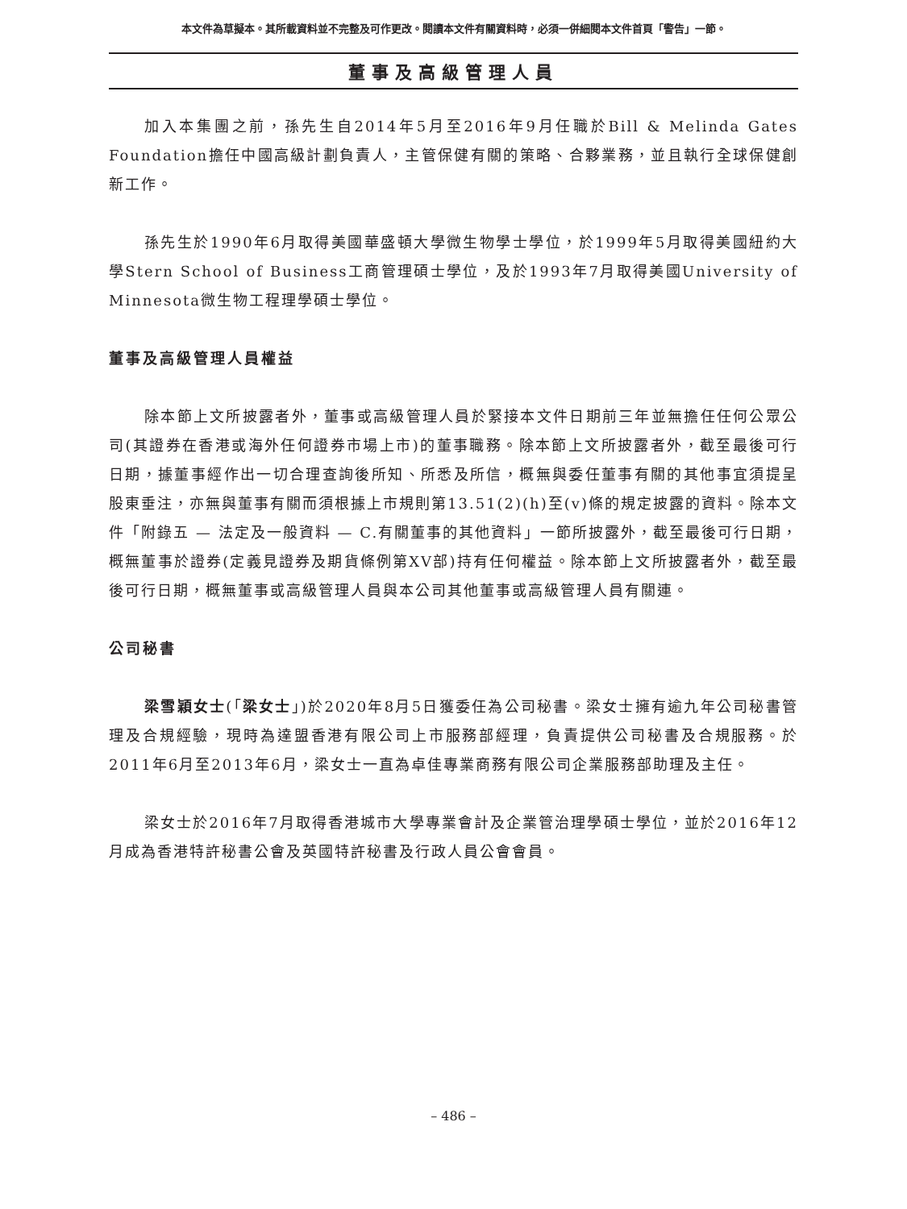本文件為草擬本。其所載資料並不完整及可作更改。閱讀本文件有關資料時，必須一併細閱本文件首頁「警告」一節。
董事及高級管理人員
加入本集團之前，孫先生自2014年5月至2016年9月任職於Bill & Melinda Gates Foundation擔任中國高級計劃負責人，主管保健有關的策略、合夥業務，並且執行全球保健創新工作。
孫先生於1990年6月取得美國華盛頓大學微生物學士學位，於1999年5月取得美國紐約大學Stern School of Business工商管理碩士學位，及於1993年7月取得美國University of Minnesota微生物工程理學碩士學位。
董事及高級管理人員權益
除本節上文所披露者外，董事或高級管理人員於緊接本文件日期前三年並無擔任任何公眾公司(其證券在香港或海外任何證券市場上市)的董事職務。除本節上文所披露者外，截至最後可行日期，據董事經作出一切合理查詢後所知、所悉及所信，概無與委任董事有關的其他事宜須提呈股東垂注，亦無與董事有關而須根據上市規則第13.51(2)(h)至(v)條的規定披露的資料。除本文件「附錄五 — 法定及一般資料 — C.有關董事的其他資料」一節所披露外，截至最後可行日期，概無董事於證券(定義見證券及期貨條例第XV部)持有任何權益。除本節上文所披露者外，截至最後可行日期，概無董事或高級管理人員與本公司其他董事或高級管理人員有關連。
公司秘書
梁雪穎女士(「梁女士」)於2020年8月5日獲委任為公司秘書。梁女士擁有逾九年公司秘書管理及合規經驗，現時為達盟香港有限公司上市服務部經理，負責提供公司秘書及合規服務。於2011年6月至2013年6月，梁女士一直為卓佳專業商務有限公司企業服務部助理及主任。
梁女士於2016年7月取得香港城市大學專業會計及企業管治理學碩士學位，並於2016年12月成為香港特許秘書公會及英國特許秘書及行政人員公會會員。
– 486 –